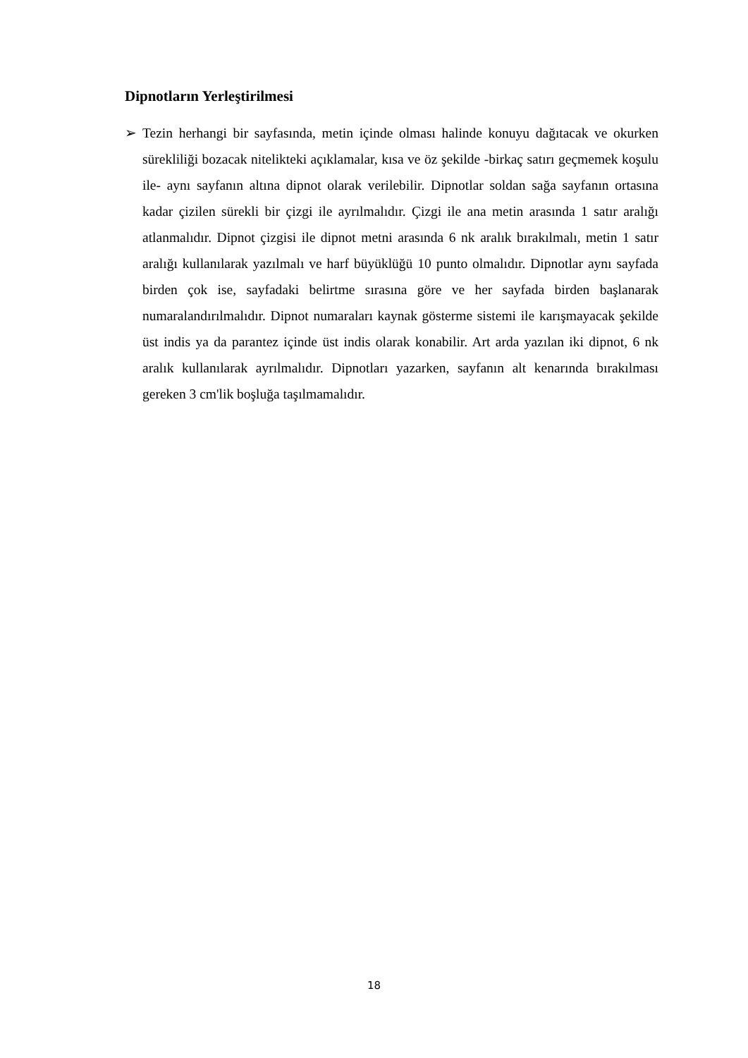Dipnotların Yerleştirilmesi
➢ Tezin herhangi bir sayfasında, metin içinde olması halinde konuyu dağıtacak ve okurken sürekliliği bozacak nitelikteki açıklamalar, kısa ve öz şekilde -birkaç satırı geçmemek koşulu ile- aynı sayfanın altına dipnot olarak verilebilir. Dipnotlar soldan sağa sayfanın ortasına kadar çizilen sürekli bir çizgi ile ayrılmalıdır. Çizgi ile ana metin arasında 1 satır aralığı atlanmalıdır. Dipnot çizgisi ile dipnot metni arasında 6 nk aralık bırakılmalı, metin 1 satır aralığı kullanılarak yazılmalı ve harf büyüklüğü 10 punto olmalıdır. Dipnotlar aynı sayfada birden çok ise, sayfadaki belirtme sırasına göre ve her sayfada birden başlanarak numaralandırılmalıdır. Dipnot numaraları kaynak gösterme sistemi ile karışmayacak şekilde üst indis ya da parantez içinde üst indis olarak konabilir. Art arda yazılan iki dipnot, 6 nk aralık kullanılarak ayrılmalıdır. Dipnotları yazarken, sayfanın alt kenarında bırakılması gereken 3 cm'lik boşluğa taşılmamalıdır.
18